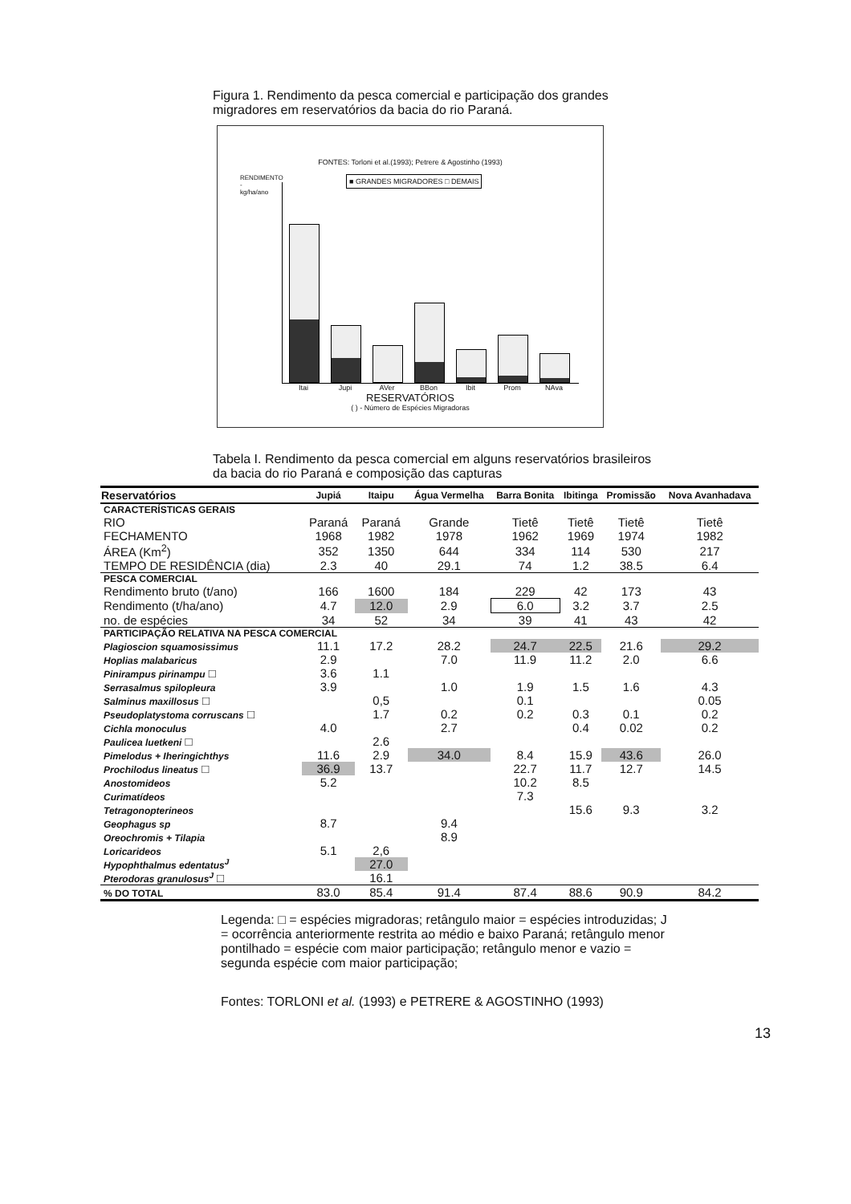Figura 1. Rendimento da pesca comercial e participação dos grandes migradores em reservatórios da bacia do rio Paraná.
FONTES: Torloni et al.(1993); Petrere & Agostinho (1993)
■ GRANDES MIGRADORES □ DEMAIS
RENDIMENTO - kg/ha/ano
Itai Jupi AVer BBon Ibit Prom NAva
RESERVATÓRIOS
( ) - Número de Espécies Migradoras
Tabela I. Rendimento da pesca comercial em alguns reservatórios brasileiros da bacia do rio Paraná e composição das capturas
| Reservatórios | Jupiá | Itaipu | Água Vermelha | Barra Bonita | Ibitinga | Promissão | Nova Avanhadava |
| --- | --- | --- | --- | --- | --- | --- | --- |
| CARACTERÍSTICAS GERAIS | | | | | | | |
| RIO | Paraná | Paraná | Grande | Tietê | Tietê | Tietê | Tietê |
| FECHAMENTO | 1968 | 1982 | 1978 | 1962 | 1969 | 1974 | 1982 |
| ÁREA (Km<sup>2</sup>) | 352 | 1350 | 644 | 334 | 114 | 530 | 217 |
| TEMPO DE RESIDÊNCIA (dia) | 2.3 | 40 | 29.1 | 74 | 1.2 | 38.5 | 6.4 |
| PESCA COMERCIAL | | | | | | | |
| Rendimento bruto (t/ano) | 166 | 1600 | 184 | 229 | 42 | 173 | 43 |
| Rendimento (t/ha/ano) | 4.7 | 12.0 | 2.9 | 6.0 | 3.2 | 3.7 | 2.5 |
| no. de espécies | 34 | 52 | 34 | 39 | 41 | 43 | 42 |
| PARTICIPAÇÃO RELATIVA NA PESCA COMERCIAL | | | | | | | |
| Plagioscion squamosissimus | 11.1 | 17.2 | 28.2 | 24.7 | 22.5 | 21.6 | 29.2 |
| Hoplias malabaricus | 2.9 | | 7.0 | 11.9 | 11.2 | 2.0 | 6.6 |
| Pinirampus pirinampu □ | 3.6 | 1.1 | | | | | |
| Serrasalmus spilopleura | 3.9 | | 1.0 | 1.9 | 1.5 | 1.6 | 4.3 |
| Salminus maxillosus □ | | 0,5 | | 0.1 | | | 0.05 |
| Pseudoplatystoma corruscans □ | | 1.7 | 0.2 | 0.2 | 0.3 | 0.1 | 0.2 |
| Cichla monoculus | 4.0 | | 2.7 | | 0.4 | 0.02 | 0.2 |
| Paulicea luetkeni □ | | 2.6 | | | | | |
| Pimelodus + Iheringichthys | 11.6 | 2.9 | 34.0 | 8.4 | 15.9 | 43.6 | 26.0 |
| Prochilodus lineatus □ | 36.9 | 13.7 | | 22.7 | 11.7 | 12.7 | 14.5 |
| Anostomideos | 5.2 | | | 10.2 | 8.5 | | |
| Curimatídeos | | | | 7.3 | | | |
| Tetragonopterineos | | | | | 15.6 | 9.3 | 3.2 |
| Geophagus sp | 8.7 | | 9.4 | | | | |
| Oreochromis + Tilapia | | | 8.9 | | | | |
| Loricarideos | 5.1 | 2,6 | | | | | |
| Hypophthalmus edentatus<sup>J</sup> | | 27.0 | | | | | |
| Pterodoras granulosus<sup>J</sup> □ | | 16.1 | | | | | |
| % DO TOTAL | 83.0 | 85.4 | 91.4 | 87.4 | 88.6 | 90.9 | 84.2 |
Legenda: □ = espécies migradoras; retângulo maior = espécies introduzidas; J = ocorrência anteriormente restrita ao médio e baixo Paraná; retângulo menor pontilhado = espécie com maior participação; retângulo menor e vazio = segunda espécie com maior participação;
Fontes: TORLONI et al. (1993) e PETRERE & AGOSTINHO (1993)
13